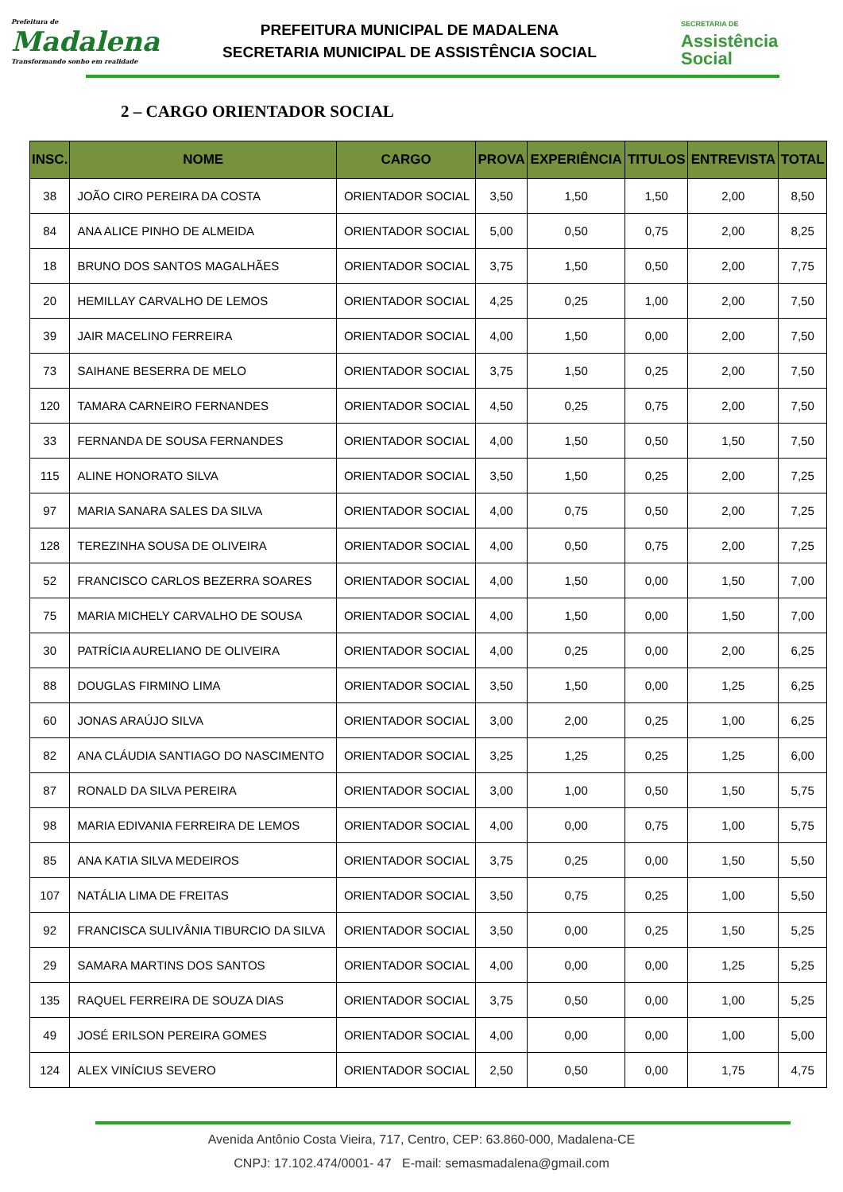Prefeitura de
Madalena
Transformando sonho em realidade
PREFEITURA MUNICIPAL DE MADALENA
SECRETARIA MUNICIPAL DE ASSISTÊNCIA SOCIAL
SECRETARIA DE
Assistência
Social
2 – CARGO ORIENTADOR SOCIAL
| INSC. | NOME | CARGO | PROVA | EXPERIÊNCIA | TITULOS | ENTREVISTA | TOTAL |
| --- | --- | --- | --- | --- | --- | --- | --- |
| 38 | JOÃO CIRO PEREIRA DA COSTA | ORIENTADOR SOCIAL | 3,50 | 1,50 | 1,50 | 2,00 | 8,50 |
| 84 | ANA ALICE PINHO DE ALMEIDA | ORIENTADOR SOCIAL | 5,00 | 0,50 | 0,75 | 2,00 | 8,25 |
| 18 | BRUNO DOS SANTOS MAGALHÃES | ORIENTADOR SOCIAL | 3,75 | 1,50 | 0,50 | 2,00 | 7,75 |
| 20 | HEMILLAY CARVALHO DE LEMOS | ORIENTADOR SOCIAL | 4,25 | 0,25 | 1,00 | 2,00 | 7,50 |
| 39 | JAIR MACELINO FERREIRA | ORIENTADOR SOCIAL | 4,00 | 1,50 | 0,00 | 2,00 | 7,50 |
| 73 | SAIHANE BESERRA DE MELO | ORIENTADOR SOCIAL | 3,75 | 1,50 | 0,25 | 2,00 | 7,50 |
| 120 | TAMARA CARNEIRO FERNANDES | ORIENTADOR SOCIAL | 4,50 | 0,25 | 0,75 | 2,00 | 7,50 |
| 33 | FERNANDA DE SOUSA FERNANDES | ORIENTADOR SOCIAL | 4,00 | 1,50 | 0,50 | 1,50 | 7,50 |
| 115 | ALINE HONORATO SILVA | ORIENTADOR SOCIAL | 3,50 | 1,50 | 0,25 | 2,00 | 7,25 |
| 97 | MARIA SANARA SALES DA SILVA | ORIENTADOR SOCIAL | 4,00 | 0,75 | 0,50 | 2,00 | 7,25 |
| 128 | TEREZINHA SOUSA DE OLIVEIRA | ORIENTADOR SOCIAL | 4,00 | 0,50 | 0,75 | 2,00 | 7,25 |
| 52 | FRANCISCO CARLOS BEZERRA SOARES | ORIENTADOR SOCIAL | 4,00 | 1,50 | 0,00 | 1,50 | 7,00 |
| 75 | MARIA MICHELY CARVALHO DE SOUSA | ORIENTADOR SOCIAL | 4,00 | 1,50 | 0,00 | 1,50 | 7,00 |
| 30 | PATRÍCIA AURELIANO DE OLIVEIRA | ORIENTADOR SOCIAL | 4,00 | 0,25 | 0,00 | 2,00 | 6,25 |
| 88 | DOUGLAS FIRMINO LIMA | ORIENTADOR SOCIAL | 3,50 | 1,50 | 0,00 | 1,25 | 6,25 |
| 60 | JONAS ARAÚJO SILVA | ORIENTADOR SOCIAL | 3,00 | 2,00 | 0,25 | 1,00 | 6,25 |
| 82 | ANA CLÁUDIA SANTIAGO DO NASCIMENTO | ORIENTADOR SOCIAL | 3,25 | 1,25 | 0,25 | 1,25 | 6,00 |
| 87 | RONALD DA SILVA PEREIRA | ORIENTADOR SOCIAL | 3,00 | 1,00 | 0,50 | 1,50 | 5,75 |
| 98 | MARIA EDIVANIA FERREIRA DE LEMOS | ORIENTADOR SOCIAL | 4,00 | 0,00 | 0,75 | 1,00 | 5,75 |
| 85 | ANA KATIA SILVA MEDEIROS | ORIENTADOR SOCIAL | 3,75 | 0,25 | 0,00 | 1,50 | 5,50 |
| 107 | NATÁLIA LIMA DE FREITAS | ORIENTADOR SOCIAL | 3,50 | 0,75 | 0,25 | 1,00 | 5,50 |
| 92 | FRANCISCA SULIVÂNIA TIBURCIO DA SILVA | ORIENTADOR SOCIAL | 3,50 | 0,00 | 0,25 | 1,50 | 5,25 |
| 29 | SAMARA MARTINS DOS SANTOS | ORIENTADOR SOCIAL | 4,00 | 0,00 | 0,00 | 1,25 | 5,25 |
| 135 | RAQUEL FERREIRA DE SOUZA DIAS | ORIENTADOR SOCIAL | 3,75 | 0,50 | 0,00 | 1,00 | 5,25 |
| 49 | JOSÉ ERILSON PEREIRA GOMES | ORIENTADOR SOCIAL | 4,00 | 0,00 | 0,00 | 1,00 | 5,00 |
| 124 | ALEX VINÍCIUS SEVERO | ORIENTADOR SOCIAL | 2,50 | 0,50 | 0,00 | 1,75 | 4,75 |
Avenida Antônio Costa Vieira, 717, Centro, CEP: 63.860-000, Madalena-CE
CNPJ: 17.102.474/0001- 47 E-mail: semasmadalena@gmail.com